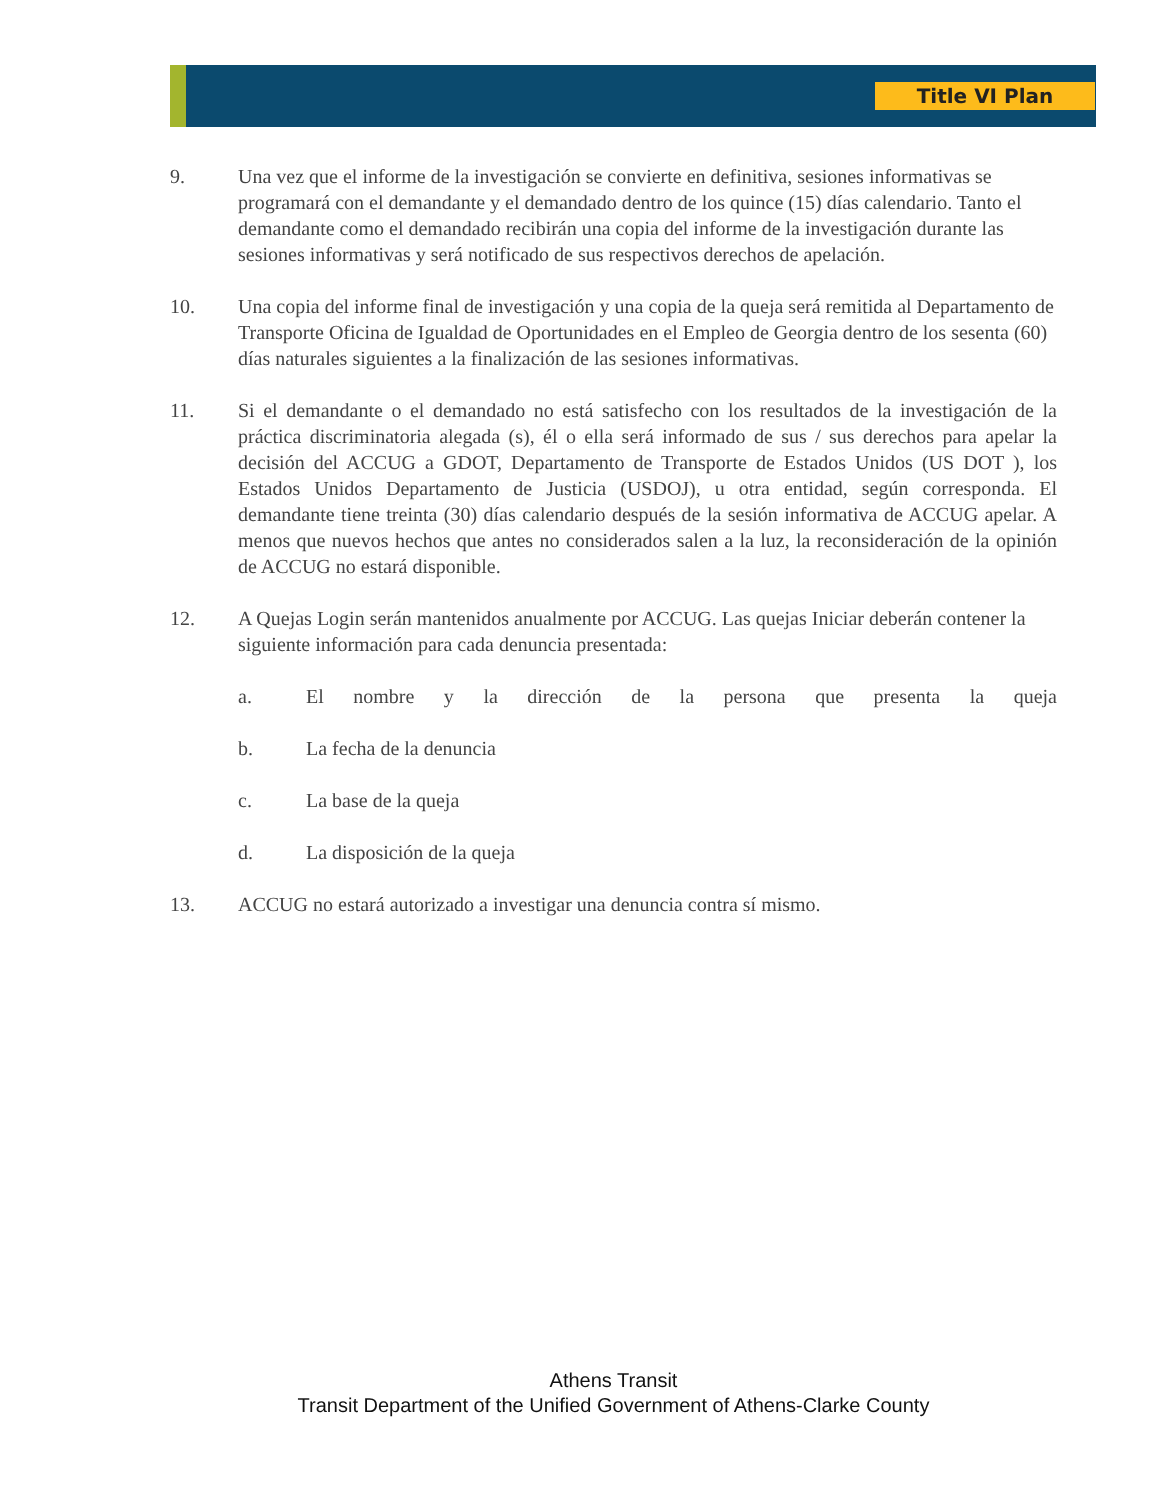Title VI Plan
9. Una vez que el informe de la investigación se convierte en definitiva, sesiones informativas se programará con el demandante y el demandado dentro de los quince (15) días calendario. Tanto el demandante como el demandado recibirán una copia del informe de la investigación durante las sesiones informativas y será notificado de sus respectivos derechos de apelación.
10. Una copia del informe final de investigación y una copia de la queja será remitida al Departamento de Transporte Oficina de Igualdad de Oportunidades en el Empleo de Georgia dentro de los sesenta (60) días naturales siguientes a la finalización de las sesiones informativas.
11. Si el demandante o el demandado no está satisfecho con los resultados de la investigación de la práctica discriminatoria alegada (s), él o ella será informado de sus / sus derechos para apelar la decisión del ACCUG a GDOT, Departamento de Transporte de Estados Unidos (US DOT ), los Estados Unidos Departamento de Justicia (USDOJ), u otra entidad, según corresponda. El demandante tiene treinta (30) días calendario después de la sesión informativa de ACCUG apelar. A menos que nuevos hechos que antes no considerados salen a la luz, la reconsideración de la opinión de ACCUG no estará disponible.
12. A Quejas Login serán mantenidos anualmente por ACCUG. Las quejas Iniciar deberán contener la siguiente información para cada denuncia presentada:
a. El nombre y la dirección de la persona que presenta la queja
b. La fecha de la denuncia
c. La base de la queja
d. La disposición de la queja
13. ACCUG no estará autorizado a investigar una denuncia contra sí mismo.
Athens Transit
Transit Department of the Unified Government of Athens-Clarke County